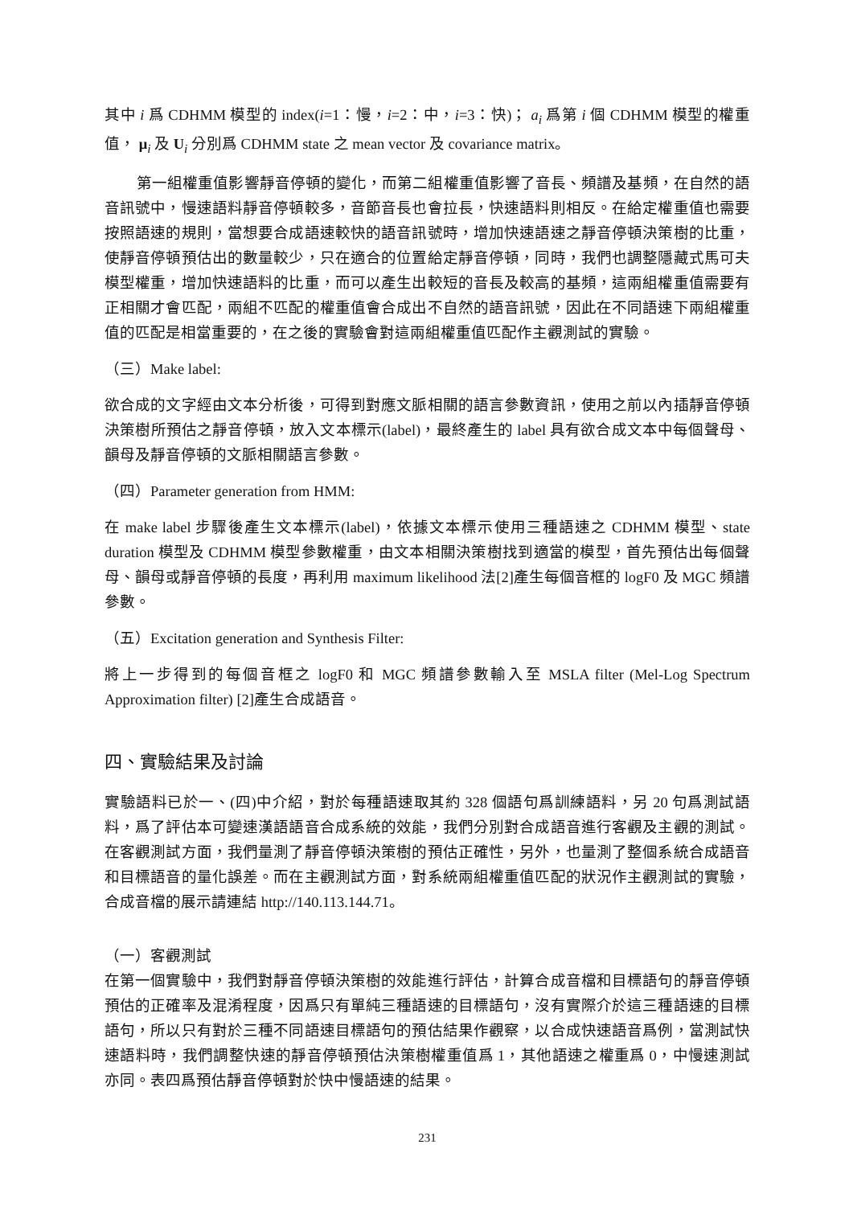其中 i 爲 CDHMM 模型的 index(i=1：慢，i=2：中，i=3：快)； a<sub>i</sub> 爲第 i 個 CDHMM 模型的權重值， μ<sub>i</sub> 及 U<sub>i</sub> 分別爲 CDHMM state 之 mean vector 及 covariance matrix。
第一組權重值影響靜音停頓的變化，而第二組權重值影響了音長、頻譜及基頻，在自然的語音訊號中，慢速語料靜音停頓較多，音節音長也會拉長，快速語料則相反。在給定權重值也需要按照語速的規則，當想要合成語速較快的語音訊號時，增加快速語速之靜音停頓決策樹的比重，使靜音停頓預估出的數量較少，只在適合的位置給定靜音停頓，同時，我們也調整隱藏式馬可夫模型權重，增加快速語料的比重，而可以產生出較短的音長及較高的基頻，這兩組權重值需要有正相關才會匹配，兩組不匹配的權重值會合成出不自然的語音訊號，因此在不同語速下兩組權重值的匹配是相當重要的，在之後的實驗會對這兩組權重值匹配作主觀測試的實驗。
（三）Make label:
欲合成的文字經由文本分析後，可得到對應文脈相關的語言參數資訊，使用之前以內插靜音停頓決策樹所預估之靜音停頓，放入文本標示(label)，最終產生的 label 具有欲合成文本中每個聲母、韻母及靜音停頓的文脈相關語言參數。
（四）Parameter generation from HMM:
在 make label 步驟後產生文本標示(label)，依據文本標示使用三種語速之 CDHMM 模型、state duration 模型及 CDHMM 模型參數權重，由文本相關決策樹找到適當的模型，首先預估出每個聲母、韻母或靜音停頓的長度，再利用 maximum likelihood 法[2]產生每個音框的 logF0 及 MGC 頻譜參數。
（五）Excitation generation and Synthesis Filter:
將上一步得到的每個音框之 logF0 和 MGC 頻譜參數輸入至 MSLA filter (Mel-Log Spectrum Approximation filter) [2]產生合成語音。
四、實驗結果及討論
實驗語料已於一、(四)中介紹，對於每種語速取其約 328 個語句爲訓練語料，另 20 句爲測試語料，爲了評估本可變速漢語語音合成系統的效能，我們分別對合成語音進行客觀及主觀的測試。在客觀測試方面，我們量測了靜音停頓決策樹的預估正確性，另外，也量測了整個系統合成語音和目標語音的量化誤差。而在主觀測試方面，對系統兩組權重值匹配的狀況作主觀測試的實驗，合成音檔的展示請連結 http://140.113.144.71。
（一）客觀測試
在第一個實驗中，我們對靜音停頓決策樹的效能進行評估，計算合成音檔和目標語句的靜音停頓預估的正確率及混淆程度，因爲只有單純三種語速的目標語句，沒有實際介於這三種語速的目標語句，所以只有對於三種不同語速目標語句的預估結果作觀察，以合成快速語音爲例，當測試快速語料時，我們調整快速的靜音停頓預估決策樹權重值爲 1，其他語速之權重爲 0，中慢速測試亦同。表四爲預估靜音停頓對於快中慢語速的結果。
231